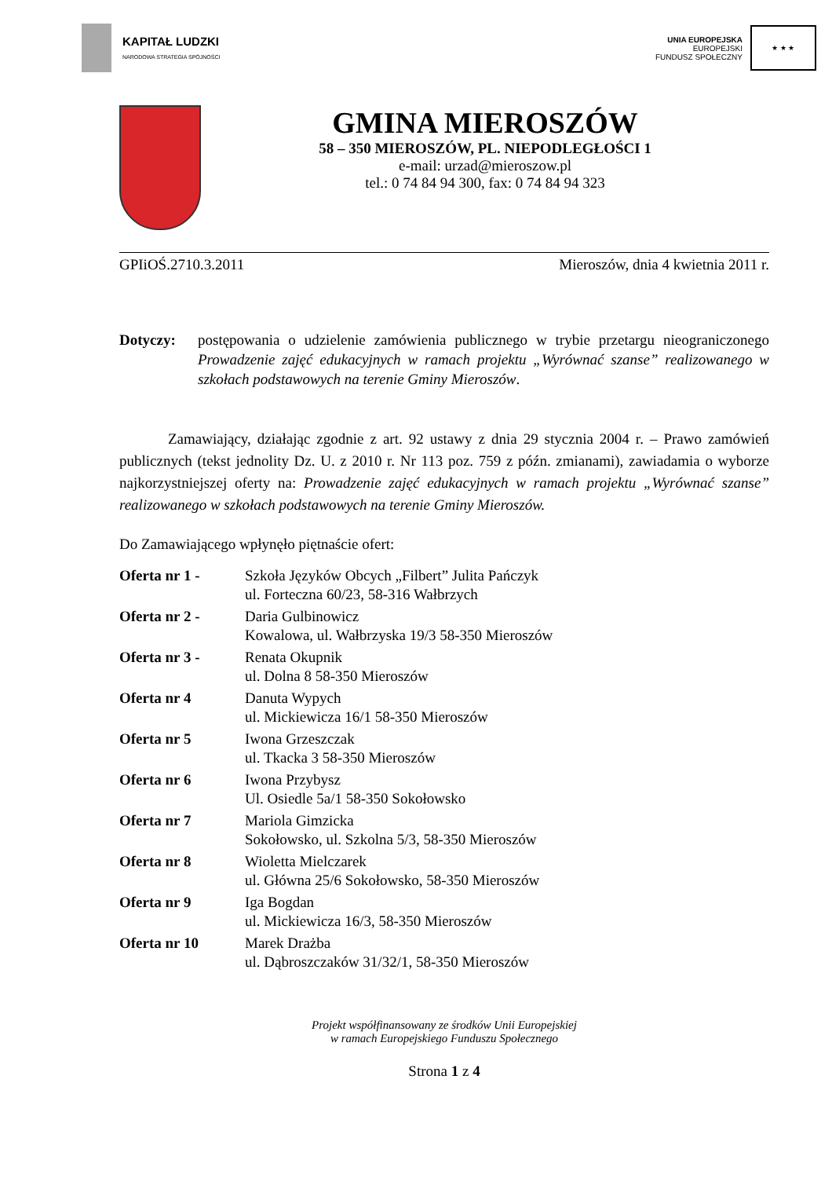KAPITAŁ LUDZKI
NARODOWA STRATEGIA SPÓJNOŚCI
UNIA EUROPEJSKA
EUROPEJSKI
FUNDUSZ SPOŁECZNY
★ ★ ★
GMINA MIEROSZÓW
58 – 350 MIEROSZÓW, PL. NIEPODLEGŁOŚCI 1
e-mail: urzad@mieroszow.pl
tel.: 0 74 84 94 300, fax: 0 74 84 94 323
GPIiOŚ.2710.3.2011 Mieroszów, dnia 4 kwietnia 2011 r.
Dotyczy: postępowania o udzielenie zamówienia publicznego w trybie przetargu nieograniczonego Prowadzenie zajęć edukacyjnych w ramach projektu „Wyrównać szanse” realizowanego w szkołach podstawowych na terenie Gminy Mieroszów.
Zamawiający, działając zgodnie z art. 92 ustawy z dnia 29 stycznia 2004 r. – Prawo zamówień publicznych (tekst jednolity Dz. U. z 2010 r. Nr 113 poz. 759 z późn. zmianami), zawiadamia o wyborze najkorzystniejszej oferty na: Prowadzenie zajęć edukacyjnych w ramach projektu „Wyrównać szanse” realizowanego w szkołach podstawowych na terenie Gminy Mieroszów.
Do Zamawiającego wpłynęło piętnaście ofert:
Oferta nr 1 - Szkoła Języków Obcych „Filbert” Julita Pańczyk
ul. Forteczna 60/23, 58-316 Wałbrzych
Oferta nr 2 - Daria Gulbinowicz
Kowalowa, ul. Wałbrzyska 19/3 58-350 Mieroszów
Oferta nr 3 - Renata Okupnik
ul. Dolna 8 58-350 Mieroszów
Oferta nr 4 Danuta Wypych
ul. Mickiewicza 16/1 58-350 Mieroszów
Oferta nr 5 Iwona Grzeszczak
ul. Tkacka 3 58-350 Mieroszów
Oferta nr 6 Iwona Przybysz
Ul. Osiedle 5a/1 58-350 Sokołowsko
Oferta nr 7 Mariola Gimzicka
Sokołowsko, ul. Szkolna 5/3, 58-350 Mieroszów
Oferta nr 8 Wioletta Mielczarek
ul. Główna 25/6 Sokołowsko, 58-350 Mieroszów
Oferta nr 9 Iga Bogdan
ul. Mickiewicza 16/3, 58-350 Mieroszów
Oferta nr 10 Marek Drażba
ul. Dąbroszczaków 31/32/1, 58-350 Mieroszów
Projekt współfinansowany ze środków Unii Europejskiej
w ramach Europejskiego Funduszu Społecznego
Strona 1 z 4